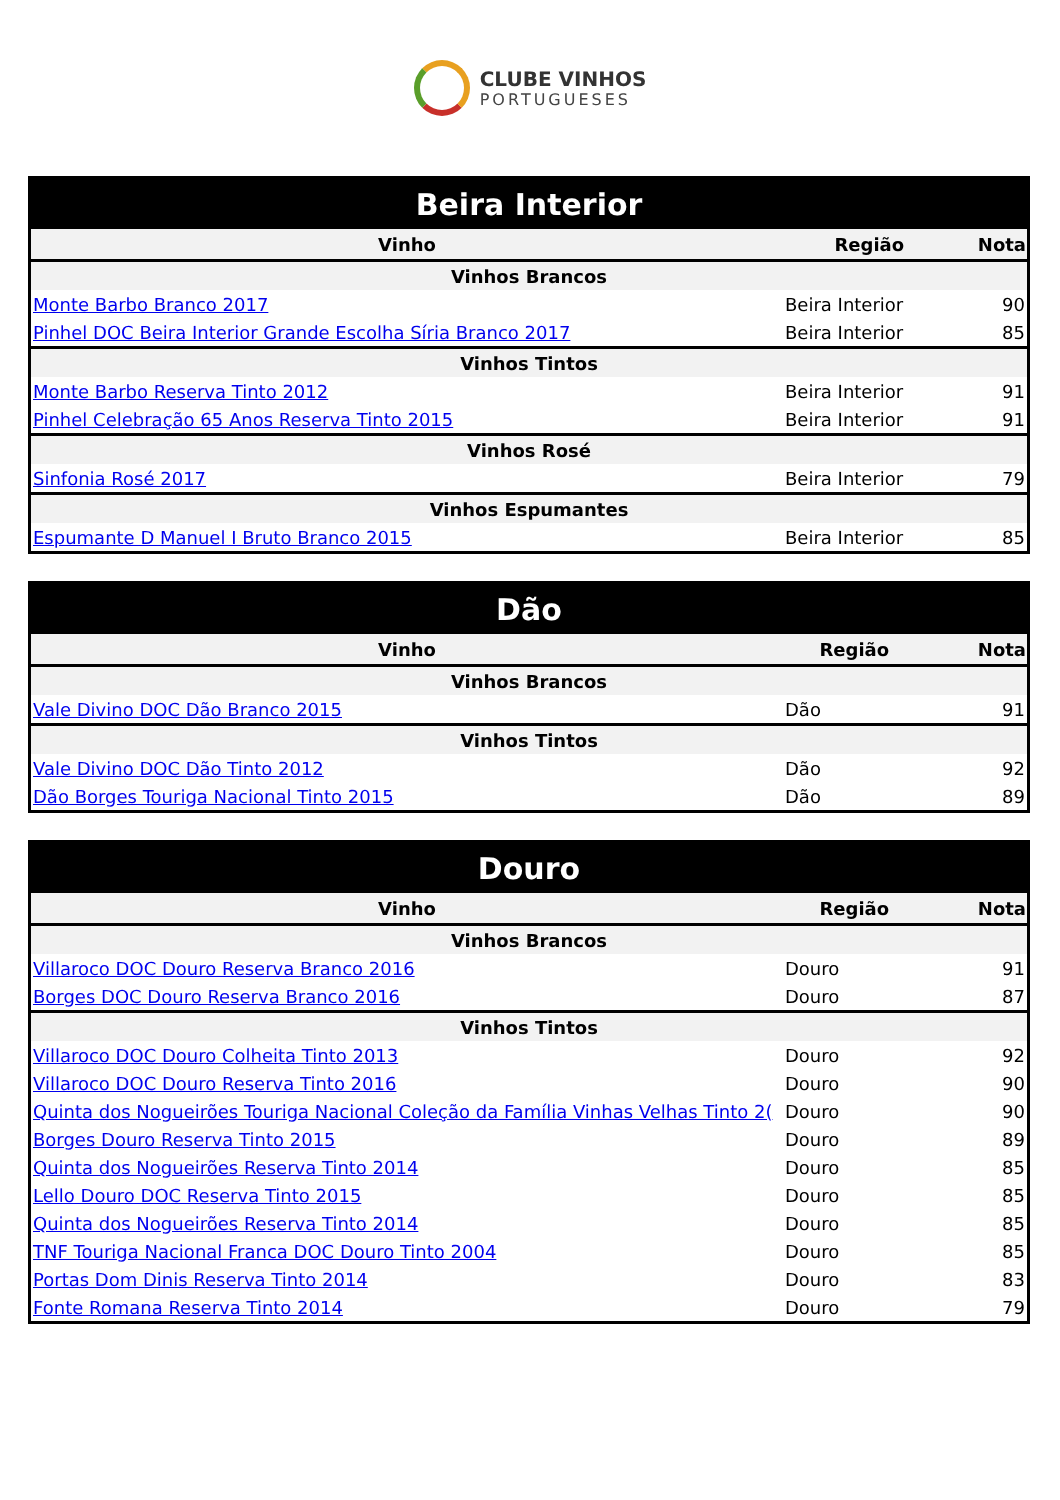CLUBE VINHOS
PORTUGUESES
| Beira Interior | | |
| --- | --- | --- |
| Vinho | Região | Nota |
| Vinhos Brancos | | |
| Monte Barbo Branco 2017 | Beira Interior | 90 |
| Pinhel DOC Beira Interior Grande Escolha Síria Branco 2017 | Beira Interior | 85 |
| Vinhos Tintos | | |
| Monte Barbo Reserva Tinto 2012 | Beira Interior | 91 |
| Pinhel Celebração 65 Anos Reserva Tinto 2015 | Beira Interior | 91 |
| Vinhos Rosé | | |
| Sinfonia Rosé 2017 | Beira Interior | 79 |
| Vinhos Espumantes | | |
| Espumante D Manuel I Bruto Branco 2015 | Beira Interior | 85 |
| Dão | | |
| --- | --- | --- |
| Vinho | Região | Nota |
| Vinhos Brancos | | |
| Vale Divino DOC Dão Branco 2015 | Dão | 91 |
| Vinhos Tintos | | |
| Vale Divino DOC Dão Tinto 2012 | Dão | 92 |
| Dão Borges Touriga Nacional Tinto 2015 | Dão | 89 |
| Douro | | |
| --- | --- | --- |
| Vinho | Região | Nota |
| Vinhos Brancos | | |
| Villaroco DOC Douro Reserva Branco 2016 | Douro | 91 |
| Borges DOC Douro Reserva Branco 2016 | Douro | 87 |
| Vinhos Tintos | | |
| Villaroco DOC Douro Colheita Tinto 2013 | Douro | 92 |
| Villaroco DOC Douro Reserva Tinto 2016 | Douro | 90 |
| Quinta dos Nogueirões Touriga Nacional Coleção da Família Vinhas Velhas Tinto 2( | Douro | 90 |
| Borges Douro Reserva Tinto 2015 | Douro | 89 |
| Quinta dos Nogueirões Reserva Tinto 2014 | Douro | 85 |
| Lello Douro DOC Reserva Tinto 2015 | Douro | 85 |
| Quinta dos Nogueirões Reserva Tinto 2014 | Douro | 85 |
| TNF Touriga Nacional Franca DOC Douro Tinto 2004 | Douro | 85 |
| Portas Dom Dinis Reserva Tinto 2014 | Douro | 83 |
| Fonte Romana Reserva Tinto 2014 | Douro | 79 |